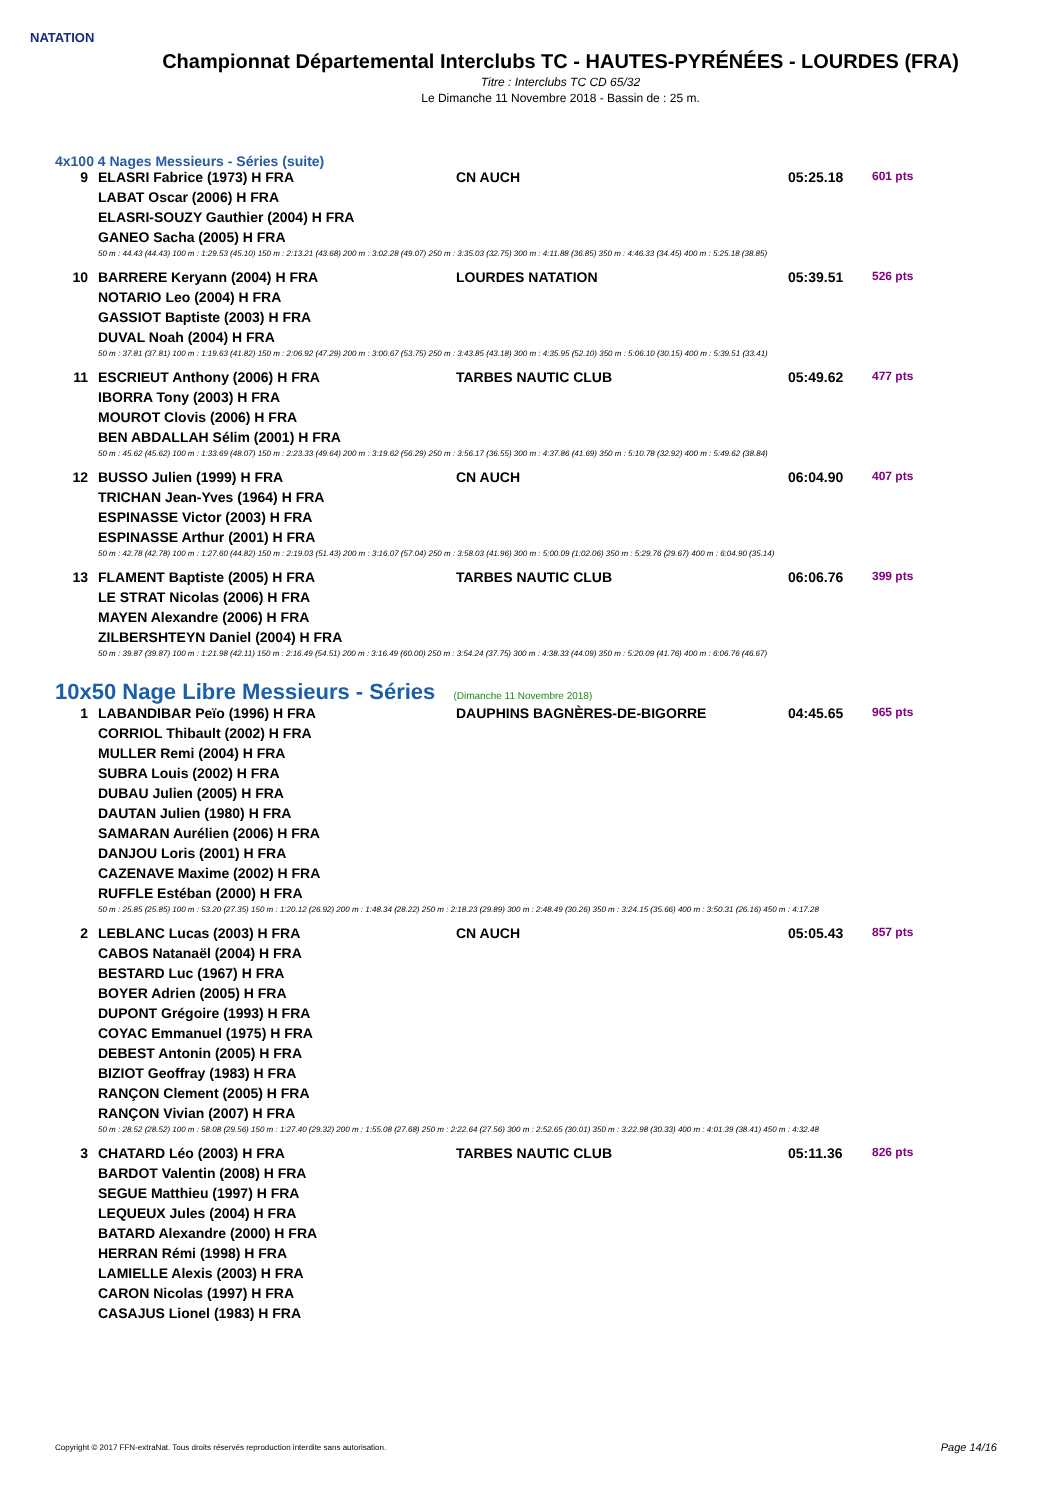NATATION
Championnat Départemental Interclubs TC - HAUTES-PYRÉNÉES - LOURDES (FRA)
Titre : Interclubs TC CD 65/32
Le Dimanche 11 Novembre 2018 - Bassin de : 25 m.
4x100 4 Nages Messieurs - Séries (suite)
| 9 | ELASRI Fabrice (1973) H FRA | CN AUCH | 05:25.18 | 601 pts |
| | LABAT Oscar (2006) H FRA | | | |
| | ELASRI-SOUZY Gauthier (2004) H FRA | | | |
| | GANEO Sacha (2005) H FRA | | | |
| | 50 m : 44.43 (44.43) 100 m : 1:29.53 (45.10) 150 m : 2:13.21 (43.68) 200 m : 3:02.28 (49.07) 250 m : 3:35.03 (32.75) 300 m : 4:11.88 (36.85) 350 m : 4:46.33 (34.45) 400 m : 5:25.18 (38.85) | | | |
| 10 | BARRERE Keryann (2004) H FRA | LOURDES NATATION | 05:39.51 | 526 pts |
| | NOTARIO Leo (2004) H FRA | | | |
| | GASSIOT Baptiste (2003) H FRA | | | |
| | DUVAL Noah (2004) H FRA | | | |
| | 50 m : 37.81 (37.81) 100 m : 1:19.63 (41.82) 150 m : 2:06.92 (47.29) 200 m : 3:00.67 (53.75) 250 m : 3:43.85 (43.18) 300 m : 4:35.95 (52.10) 350 m : 5:06.10 (30.15) 400 m : 5:39.51 (33.41) | | | |
| 11 | ESCRIEUT Anthony (2006) H FRA | TARBES NAUTIC CLUB | 05:49.62 | 477 pts |
| | IBORRA Tony (2003) H FRA | | | |
| | MOUROT Clovis (2006) H FRA | | | |
| | BEN ABDALLAH Sélim (2001) H FRA | | | |
| | 50 m : 45.62 (45.62) 100 m : 1:33.69 (48.07) 150 m : 2:23.33 (49.64) 200 m : 3:19.62 (56.29) 250 m : 3:56.17 (36.55) 300 m : 4:37.86 (41.69) 350 m : 5:10.78 (32.92) 400 m : 5:49.62 (38.84) | | | |
| 12 | BUSSO Julien (1999) H FRA | CN AUCH | 06:04.90 | 407 pts |
| | TRICHAN Jean-Yves (1964) H FRA | | | |
| | ESPINASSE Victor (2003) H FRA | | | |
| | ESPINASSE Arthur (2001) H FRA | | | |
| | 50 m : 42.78 (42.78) 100 m : 1:27.60 (44.82) 150 m : 2:19.03 (51.43) 200 m : 3:16.07 (57.04) 250 m : 3:58.03 (41.96) 300 m : 5:00.09 (1:02.06) 350 m : 5:29.76 (29.67) 400 m : 6:04.90 (35.14) | | | |
| 13 | FLAMENT Baptiste (2005) H FRA | TARBES NAUTIC CLUB | 06:06.76 | 399 pts |
| | LE STRAT Nicolas (2006) H FRA | | | |
| | MAYEN Alexandre (2006) H FRA | | | |
| | ZILBERSHTEYN Daniel (2004) H FRA | | | |
| | 50 m : 39.87 (39.87) 100 m : 1:21.98 (42.11) 150 m : 2:16.49 (54.51) 200 m : 3:16.49 (60.00) 250 m : 3:54.24 (37.75) 300 m : 4:38.33 (44.09) 350 m : 5:20.09 (41.76) 400 m : 6:06.76 (46.67) | | | |
10x50 Nage Libre Messieurs - Séries (Dimanche 11 Novembre 2018)
| 1 | LABANDIBAR Peïo (1996) H FRA | DAUPHINS BAGNÈRES-DE-BIGORRE | 04:45.65 | 965 pts |
| | CORRIOL Thibault (2002) H FRA | | | |
| | MULLER Remi (2004) H FRA | | | |
| | SUBRA Louis (2002) H FRA | | | |
| | DUBAU Julien (2005) H FRA | | | |
| | DAUTAN Julien (1980) H FRA | | | |
| | SAMARAN Aurélien (2006) H FRA | | | |
| | DANJOU Loris (2001) H FRA | | | |
| | CAZENAVE Maxime (2002) H FRA | | | |
| | RUFFLE Estéban (2000) H FRA | | | |
| | 50 m : 25.85 (25.85) 100 m : 53.20 (27.35) 150 m : 1:20.12 (26.92) 200 m : 1:48.34 (28.22) 250 m : 2:18.23 (29.89) 300 m : 2:48.49 (30.26) 350 m : 3:24.15 (35.66) 400 m : 3:50.31 (26.16) 450 m : 4:17.28 | | | |
| 2 | LEBLANC Lucas (2003) H FRA | CN AUCH | 05:05.43 | 857 pts |
| | CABOS Natanaël (2004) H FRA | | | |
| | BESTARD Luc (1967) H FRA | | | |
| | BOYER Adrien (2005) H FRA | | | |
| | DUPONT Grégoire (1993) H FRA | | | |
| | COYAC Emmanuel (1975) H FRA | | | |
| | DEBEST Antonin (2005) H FRA | | | |
| | BIZIOT Geoffray (1983) H FRA | | | |
| | RANÇON Clement (2005) H FRA | | | |
| | RANÇON Vivian (2007) H FRA | | | |
| | 50 m : 28.52 (28.52) 100 m : 58.08 (29.56) 150 m : 1:27.40 (29.32) 200 m : 1:55.08 (27.68) 250 m : 2:22.64 (27.56) 300 m : 2:52.65 (30.01) 350 m : 3:22.98 (30.33) 400 m : 4:01.39 (38.41) 450 m : 4:32.48 | | | |
| 3 | CHATARD Léo (2003) H FRA | TARBES NAUTIC CLUB | 05:11.36 | 826 pts |
| | BARDOT Valentin (2008) H FRA | | | |
| | SEGUE Matthieu (1997) H FRA | | | |
| | LEQUEUX Jules (2004) H FRA | | | |
| | BATARD Alexandre (2000) H FRA | | | |
| | HERRAN Rémi (1998) H FRA | | | |
| | LAMIELLE Alexis (2003) H FRA | | | |
| | CARON Nicolas (1997) H FRA | | | |
| | CASAJUS Lionel (1983) H FRA | | | |
Copyright © 2017 FFN-extraNat. Tous droits réservés reproduction interdite sans autorisation.
Page 14/16